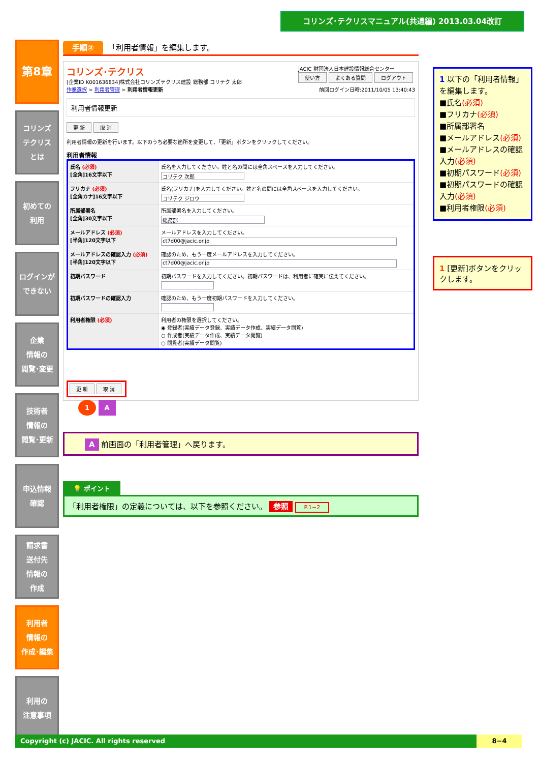コリンズ･テクリスマニュアル(共通編) 2013.03.04改訂
第8章
コリンズ
テクリス
とは
初めての
利用
ログインが
できない
企業
情報の
閲覧･変更
技術者
情報の
閲覧･更新
申込情報
確認
請求書
送付先
情報の
作成
利用者
情報の
作成･編集
利用の
注意事項
手順② 「利用者情報」を編集します。
コリンズ･テクリス JACIC 財団法人日本建設情報総合センター
使い方 よくある質問 ログアウト
[企業ID K001636834]株式会社コリンズテクリス建設 総務部 コリテク 太郎 前回ログイン日時:2011/10/05 13:40:43
作業選択 > 利用者管理 > 利用者情報更新
利用者情報更新
更 新 取 消
利用者情報の更新を行います。以下のうち必要な箇所を変更して、「更新」ボタンをクリックしてください。
利用者情報
| 氏名 (必須) [全角]16文字以下 | 氏名を入力してください。姓と名の間には全角スペースを入力してください。 コリテク 次郎 |
| フリカナ (必須) [全角カナ]16文字以下 | 氏名(フリカナ)を入力してください。姓と名の間には全角スペースを入力してください。 コリテク ジロウ |
| 所属部署名 [全角]30文字以下 | 所属部署名を入力してください。 総務部 |
| メールアドレス (必須) [半角]120文字以下 | メールアドレスを入力してください。 ct7d00@jacic.or.jp |
| メールアドレスの確認入力 (必須) [半角]120文字以下 | 確認のため、もう一度メールアドレスを入力してください。 ct7d00@jacic.or.jp |
| 初期パスワード | 初期パスワードを入力してください。初期パスワードは、利用者に確実に伝えてください。 |
| 初期パスワードの確認入力 | 確認のため、もう一度初期パスワードを入力してください。 |
| 利用者権限 (必須) | 利用者の権限を選択してください。 ◉ 登録者(実績データ登録、実績データ作成、実績データ閲覧) ○ 作成者(実績データ作成、実績データ閲覧) ○ 閲覧者(実績データ閲覧) |
更 新 取 消
1 A
A 前画面の「利用者管理」へ戻ります。
💡 ポイント
「利用者権限」の定義については、以下を参照ください。 参照 P.1−2
1 以下の「利用者情報」を編集します。
■氏名(必須)
■フリカナ(必須)
■所属部署名
■メールアドレス(必須)
■メールアドレスの確認入力(必須)
■初期パスワード(必須)
■初期パスワードの確認入力(必須)
■利用者権限(必須)
1 [更新]ボタンをクリックします。
Copyright (c) JACIC. All rights reserved 8−4